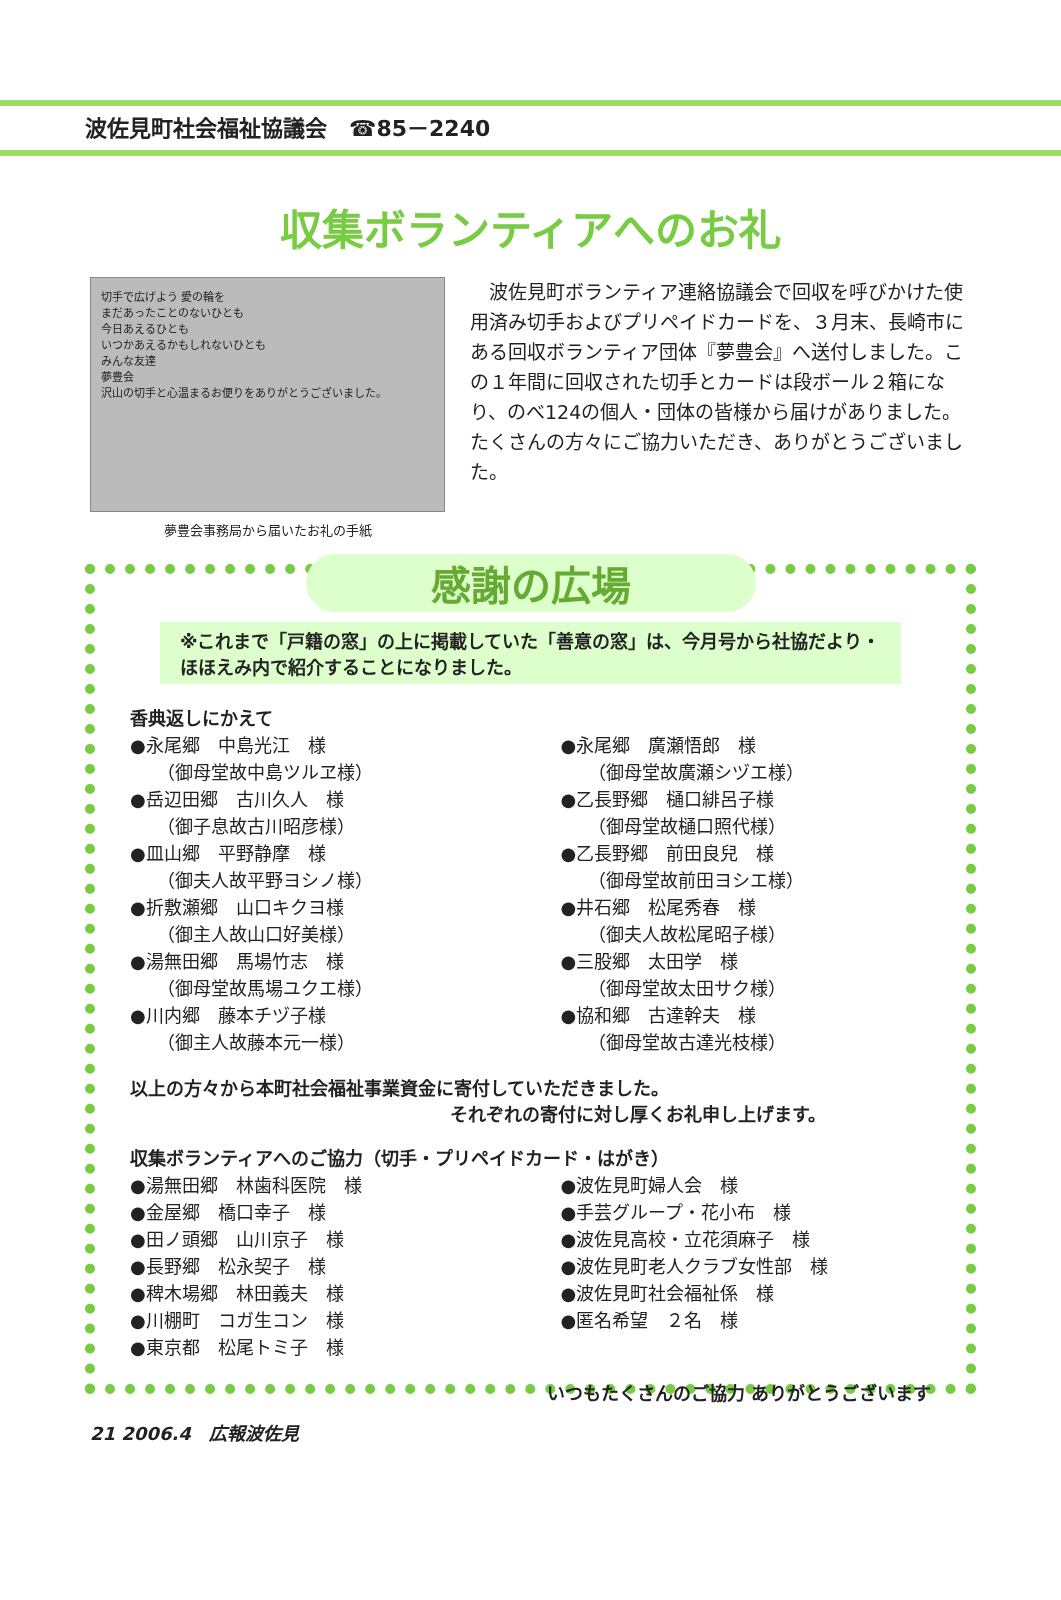波佐見町社会福祉協議会　☎85－2240
収集ボランティアへのお礼
切手で広げよう 愛の輪を
まだあったことのないひとも
今日あえるひとも
いつかあえるかもしれないひとも
みんな友達
夢豊会
沢山の切手と心温まるお便りをありがとうございました。
夢豊会事務局から届いたお礼の手紙
　波佐見町ボランティア連絡協議会で回収を呼びかけた使用済み切手およびプリペイドカードを、３月末、長崎市にある回収ボランティア団体『夢豊会』へ送付しました。この１年間に回収された切手とカードは段ボール２箱になり、のべ124の個人・団体の皆様から届けがありました。たくさんの方々にご協力いただき、ありがとうございました。
感謝の広場
※これまで「戸籍の窓」の上に掲載していた「善意の窓」は、今月号から社協だより・ほほえみ内で紹介することになりました。
香典返しにかえて
●永尾郷　中島光江　様
　　（御母堂故中島ツルヱ様）
●岳辺田郷　古川久人　様
　　（御子息故古川昭彦様）
●皿山郷　平野静摩　様
　　（御夫人故平野ヨシノ様）
●折敷瀬郷　山口キクヨ様
　　（御主人故山口好美様）
●湯無田郷　馬場竹志　様
　　（御母堂故馬場ユクエ様）
●川内郷　藤本チヅ子様
　　（御主人故藤本元一様）
●永尾郷　廣瀬悟郎　様
　　（御母堂故廣瀬シヅエ様）
●乙長野郷　樋口緋呂子様
　　（御母堂故樋口照代様）
●乙長野郷　前田良兒　様
　　（御母堂故前田ヨシエ様）
●井石郷　松尾秀春　様
　　（御夫人故松尾昭子様）
●三股郷　太田学　様
　　（御母堂故太田サク様）
●協和郷　古達幹夫　様
　　（御母堂故古達光枝様）
以上の方々から本町社会福祉事業資金に寄付していただきました。
それぞれの寄付に対し厚くお礼申し上げます。
収集ボランティアへのご協力（切手・プリペイドカード・はがき）
●湯無田郷　林歯科医院　様
●金屋郷　橋口幸子　様
●田ノ頭郷　山川京子　様
●長野郷　松永契子　様
●稗木場郷　林田義夫　様
●川棚町　コガ生コン　様
●東京都　松尾トミ子　様
●波佐見町婦人会　様
●手芸グループ・花小布　様
●波佐見高校・立花須麻子　様
●波佐見町老人クラブ女性部　様
●波佐見町社会福祉係　様
●匿名希望　２名　様
いつもたくさんのご協力 ありがとうございます
21 2006.4　広報波佐見